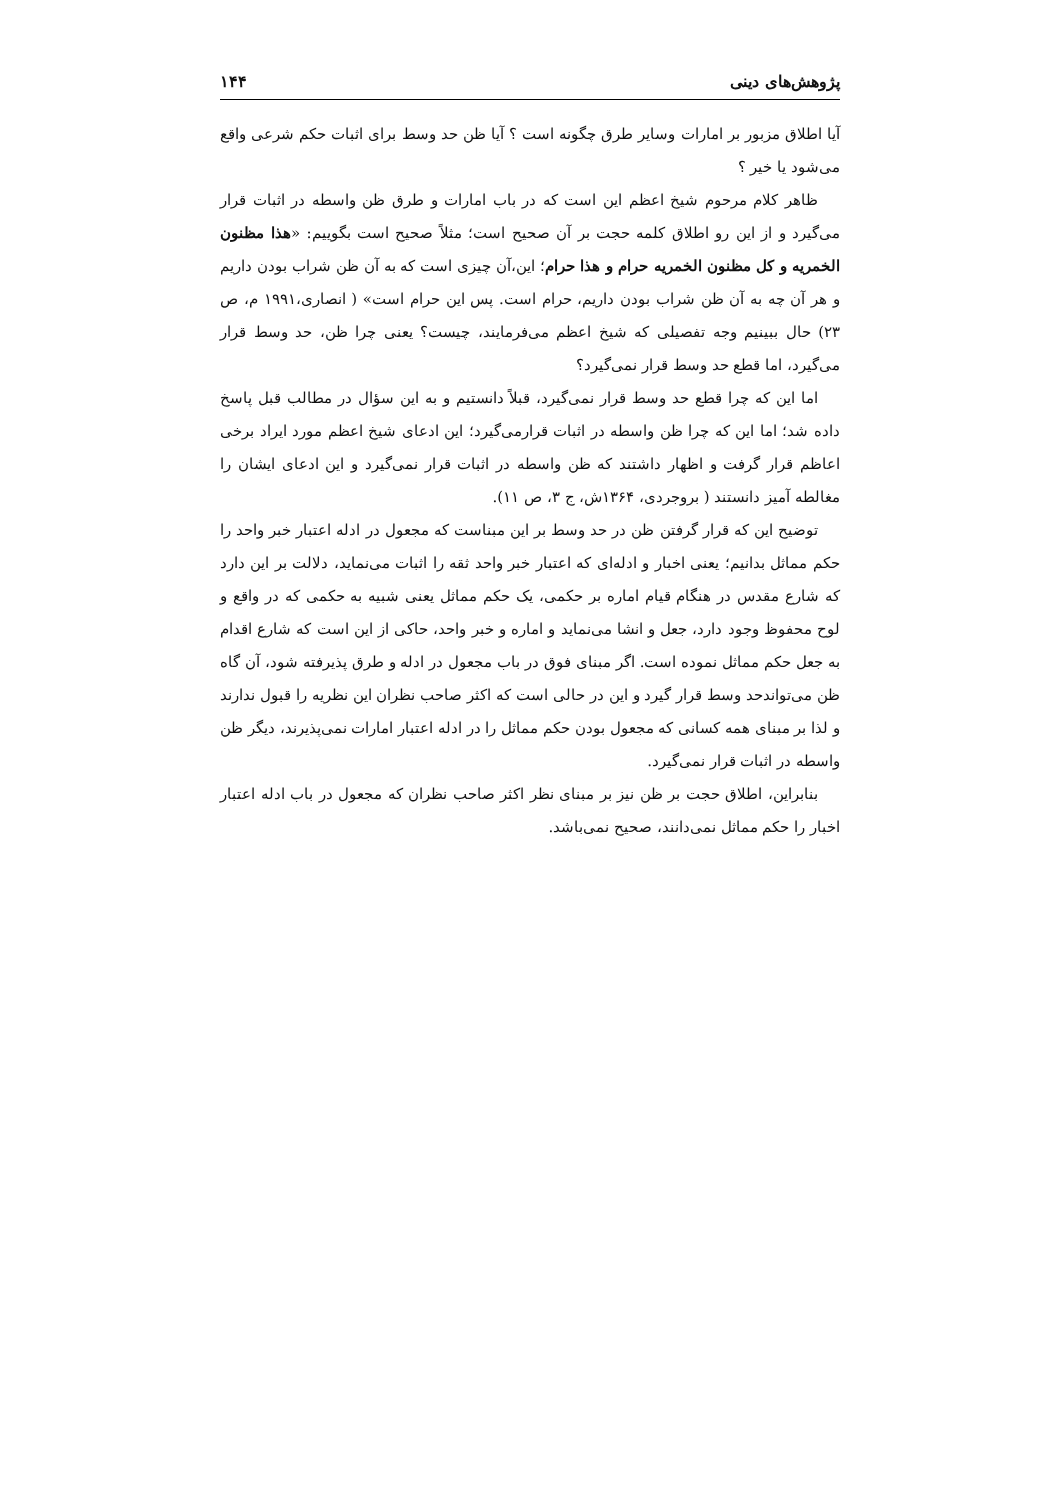پژوهش‌های دینی ۱۴۴
آیا اطلاق مزبور بر امارات وسایر طرق چگونه است ؟ آیا ظن حد وسط برای اثبات حکم شرعی واقع می‌شود یا خیر ؟
ظاهر کلام مرحوم شیخ اعظم این است که در باب امارات و طرق ظن واسطه در اثبات قرار می‌گیرد و از این رو اطلاق کلمه حجت بر آن صحیح است؛ مثلاً صحیح است بگوییم: «هذا مظنون الخمریه و کل مظنون الخمریه حرام و هذا حرام؛ این،آن چیزی است که به آن ظن شراب بودن داریم و هر آن چه به آن ظن شراب بودن داریم، حرام است. پس این حرام است» ( انصاری،۱۹۹۱ م، ص ۲۳) حال ببینیم وجه تفصیلی که شیخ اعظم می‌فرمایند، چیست؟ یعنی چرا ظن، حد وسط قرار می‌گیرد، اما قطع حد وسط قرار نمی‌گیرد؟
اما این که چرا قطع حد وسط قرار نمی‌گیرد، قبلاً دانستیم و به این سؤال در مطالب قبل پاسخ داده شد؛ اما این که چرا ظن واسطه در اثبات قرارمی‌گیرد؛ این ادعای شیخ اعظم مورد ایراد برخی اعاظم قرار گرفت و اظهار داشتند که ظن واسطه در اثبات قرار نمی‌گیرد و این ادعای ایشان را مغالطه آمیز دانستند ( بروجردی، ۱۳۶۴ش، ج ۳، ص ۱۱).
توضیح این که قرار گرفتن ظن در حد وسط بر این مبناست که مجعول در ادله اعتبار خبر واحد را حکم مماثل بدانیم؛ یعنی اخبار و ادله‌ای که اعتبار خبر واحد ثقه را اثبات می‌نماید، دلالت بر این دارد که شارع مقدس در هنگام قیام اماره بر حکمی، یک حکم مماثل یعنی شبیه به حکمی که در واقع و لوح محفوظ وجود دارد، جعل و انشا می‌نماید و اماره و خبر واحد، حاکی از این است که شارع اقدام به جعل حکم مماثل نموده است. اگر مبنای فوق در باب مجعول در ادله و طرق پذیرفته شود، آن گاه ظن می‌تواندحد وسط قرار گیرد و این در حالی است که اکثر صاحب نظران این نظریه را قبول ندارند و لذا بر مبنای همه کسانی که مجعول بودن حکم مماثل را در ادله اعتبار امارات نمی‌پذیرند، دیگر ظن واسطه در اثبات قرار نمی‌گیرد.
بنابراین، اطلاق حجت بر ظن نیز بر مبنای نظر اکثر صاحب نظران که مجعول در باب ادله اعتبار اخبار را حکم مماثل نمی‌دانند، صحیح نمی‌باشد.